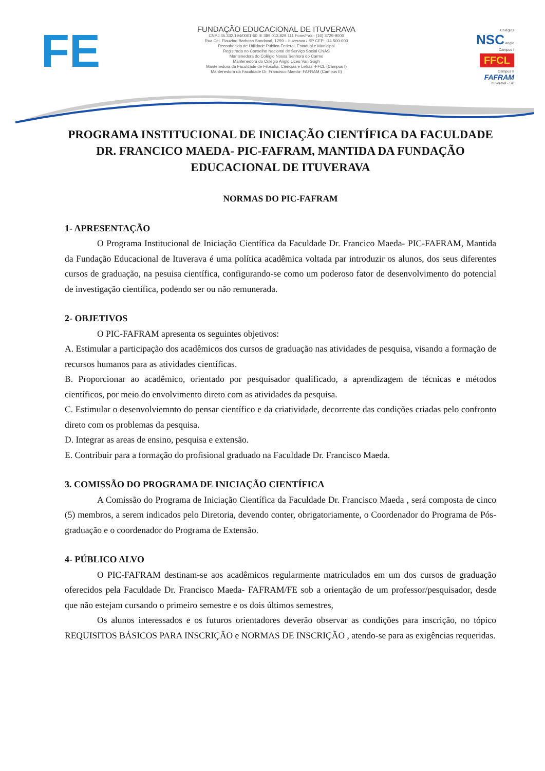FE
FUNDAÇÃO EDUCACIONAL DE ITUVERAVA
CNPJ 45.332.194/0001-60 IE 389.013.829.111 Fone/Fax:- (16) 3729-9000
Rua Cel. Flauzino Barbosa Sandoval, 1259 – Ituverava / SP CEP: -14.500-000
Reconhecida de Utilidade Pública Federal, Estadual e Municipal
Registrada no Conselho Nacional de Serviço Social CNAS
Mantenedora do Colégio Nossa Senhora do Carmo
Mantenedora do Colégio Anglo Liceu Van Gogh
Mantenedora da Faculdade de Filosofia, Ciências e Letras -FFCL (Campus I)
Mantenedora da Faculdade Dr. Francisco Maeda- FAFRAM (Campus II)
Colégios
NSC anglo
Campus I
FFCL
Campus II
FAFRAM
Ituverava - SP
PROGRAMA INSTITUCIONAL DE INICIAÇÃO CIENTÍFICA DA FACULDADE DR. FRANCICO MAEDA- PIC-FAFRAM, MANTIDA DA FUNDAÇÃO EDUCACIONAL DE ITUVERAVA
NORMAS DO PIC-FAFRAM
1- APRESENTAÇÃO
O Programa Institucional de Iniciação Científica da Faculdade Dr. Francico Maeda- PIC-FAFRAM, Mantida da Fundação Educacional de Ituverava é uma política acadêmica voltada par introduzir os alunos, dos seus diferentes cursos de graduação, na pesuisa científica, configurando-se como um poderoso fator de desenvolvimento do potencial de investigação científica, podendo ser ou não remunerada.
2- OBJETIVOS
O PIC-FAFRAM apresenta os seguintes objetivos:
A. Estimular a participação dos acadêmicos dos cursos de graduação nas atividades de pesquisa, visando a formação de recursos humanos para as atividades científicas.
B. Proporcionar ao acadêmico, orientado por pesquisador qualificado, a aprendizagem de técnicas e métodos científicos, por meio do envolvimento direto com as atividades da pesquisa.
C. Estimular o desenvolviemnto do pensar científico e da criatividade, decorrente das condições criadas pelo confronto direto com os problemas da pesquisa.
D. Integrar as areas de ensino, pesquisa e extensão.
E. Contribuir para a formação do profisional graduado na Faculdade Dr. Francisco Maeda.
3. COMISSÃO DO PROGRAMA DE INICIAÇÃO CIENTÍFICA
A Comissão do Programa de Iniciação Científica da Faculdade Dr. Francisco Maeda , será composta de cinco (5) membros, a serem indicados pelo Diretoria, devendo conter, obrigatoriamente, o Coordenador do Programa de Pós-graduação e o coordenador do Programa de Extensão.
4- PÚBLICO ALVO
O PIC-FAFRAM destinam-se aos acadêmicos regularmente matriculados em um dos cursos de graduação oferecidos pela Faculdade Dr. Francisco Maeda- FAFRAM/FE sob a orientação de um professor/pesquisador, desde que não estejam cursando o primeiro semestre e os dois últimos semestres,
Os alunos interessados e os futuros orientadores deverão observar as condições para inscrição, no tópico REQUISITOS BÁSICOS PARA INSCRIÇÃO e NORMAS DE INSCRIÇÃO , atendo-se para as exigências requeridas.